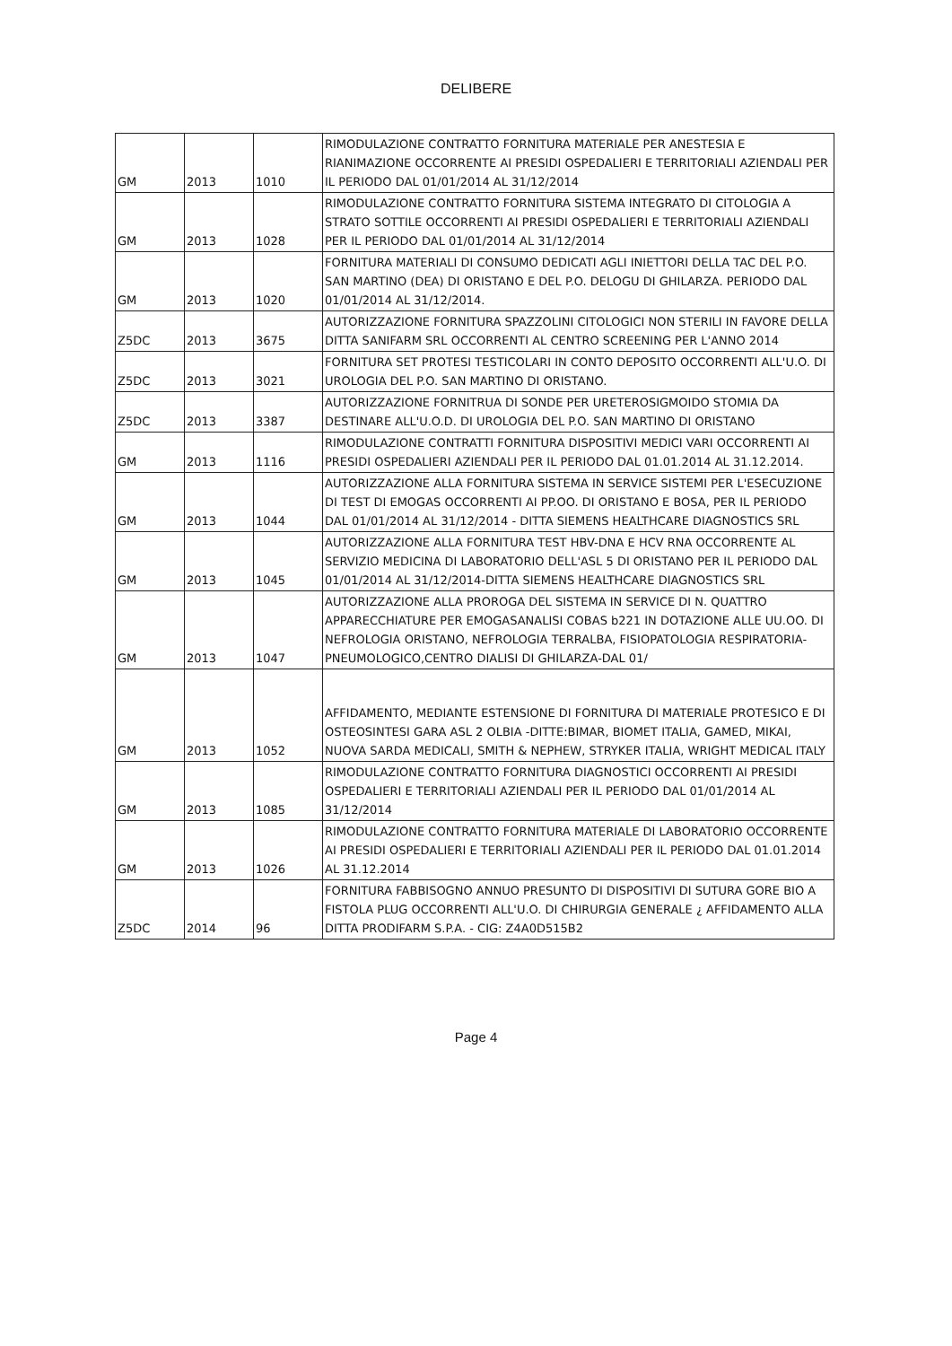DELIBERE
| GM | 2013 | 1010 | RIMODULAZIONE CONTRATTO FORNITURA MATERIALE PER ANESTESIA E RIANIMAZIONE OCCORRENTE AI PRESIDI OSPEDALIERI E TERRITORIALI AZIENDALI PER IL PERIODO DAL 01/01/2014 AL 31/12/2014 |
| GM | 2013 | 1028 | RIMODULAZIONE CONTRATTO FORNITURA SISTEMA INTEGRATO DI CITOLOGIA A STRATO SOTTILE OCCORRENTI AI PRESIDI OSPEDALIERI E TERRITORIALI AZIENDALI PER IL PERIODO DAL 01/01/2014 AL 31/12/2014 |
| GM | 2013 | 1020 | FORNITURA MATERIALI DI CONSUMO DEDICATI AGLI INIETTORI DELLA TAC DEL P.O. SAN MARTINO (DEA) DI ORISTANO E DEL P.O. DELOGU DI GHILARZA. PERIODO DAL 01/01/2014 AL 31/12/2014. |
| Z5DC | 2013 | 3675 | AUTORIZZAZIONE FORNITURA SPAZZOLINI CITOLOGICI NON STERILI IN FAVORE DELLA DITTA SANIFARM SRL OCCORRENTI AL CENTRO SCREENING PER L'ANNO 2014 |
| Z5DC | 2013 | 3021 | FORNITURA SET PROTESI TESTICOLARI IN CONTO DEPOSITO OCCORRENTI ALL'U.O. DI UROLOGIA DEL P.O. SAN MARTINO DI ORISTANO. |
| Z5DC | 2013 | 3387 | AUTORIZZAZIONE FORNITRUA DI SONDE PER URETEROSIGMOIDO STOMIA DA DESTINARE ALL'U.O.D. DI UROLOGIA DEL P.O. SAN MARTINO DI ORISTANO |
| GM | 2013 | 1116 | RIMODULAZIONE CONTRATTI FORNITURA DISPOSITIVI MEDICI VARI OCCORRENTI AI PRESIDI OSPEDALIERI AZIENDALI PER IL PERIODO DAL 01.01.2014 AL 31.12.2014. |
| GM | 2013 | 1044 | AUTORIZZAZIONE ALLA FORNITURA SISTEMA IN SERVICE SISTEMI PER L'ESECUZIONE DI TEST DI EMOGAS OCCORRENTI AI PP.OO. DI ORISTANO E BOSA, PER IL PERIODO DAL 01/01/2014 AL 31/12/2014 - DITTA SIEMENS HEALTHCARE DIAGNOSTICS SRL |
| GM | 2013 | 1045 | AUTORIZZAZIONE ALLA FORNITURA TEST HBV-DNA E HCV RNA OCCORRENTE AL SERVIZIO MEDICINA DI LABORATORIO DELL'ASL 5 DI ORISTANO PER IL PERIODO DAL 01/01/2014 AL 31/12/2014-DITTA SIEMENS HEALTHCARE DIAGNOSTICS SRL |
| GM | 2013 | 1047 | AUTORIZZAZIONE ALLA PROROGA DEL SISTEMA IN SERVICE DI N. QUATTRO APPARECCHIATURE PER EMOGASANALISI COBAS b221 IN DOTAZIONE ALLE UU.OO. DI NEFROLOGIA ORISTANO, NEFROLOGIA TERRALBA, FISIOPATOLOGIA RESPIRATORIA-PNEUMOLOGICO,CENTRO DIALISI DI GHILARZA-DAL 01/ |
| GM | 2013 | 1052 | AFFIDAMENTO, MEDIANTE ESTENSIONE DI FORNITURA DI MATERIALE PROTESICO E DI OSTEOSINTESI GARA ASL 2 OLBIA -DITTE:BIMAR, BIOMET ITALIA, GAMED, MIKAI, NUOVA SARDA MEDICALI, SMITH & NEPHEW, STRYKER ITALIA, WRIGHT MEDICAL ITALY |
| GM | 2013 | 1085 | RIMODULAZIONE CONTRATTO FORNITURA DIAGNOSTICI OCCORRENTI AI PRESIDI OSPEDALIERI E TERRITORIALI AZIENDALI PER IL PERIODO DAL 01/01/2014 AL 31/12/2014 |
| GM | 2013 | 1026 | RIMODULAZIONE CONTRATTO FORNITURA MATERIALE DI LABORATORIO OCCORRENTE AI PRESIDI OSPEDALIERI E TERRITORIALI AZIENDALI PER IL PERIODO DAL 01.01.2014 AL 31.12.2014 |
| Z5DC | 2014 | 96 | FORNITURA FABBISOGNO ANNUO PRESUNTO DI DISPOSITIVI DI SUTURA GORE BIO A FISTOLA PLUG OCCORRENTI ALL'U.O. DI CHIRURGIA GENERALE ¿ AFFIDAMENTO ALLA DITTA PRODIFARM S.P.A. - CIG: Z4A0D515B2 |
Page 4